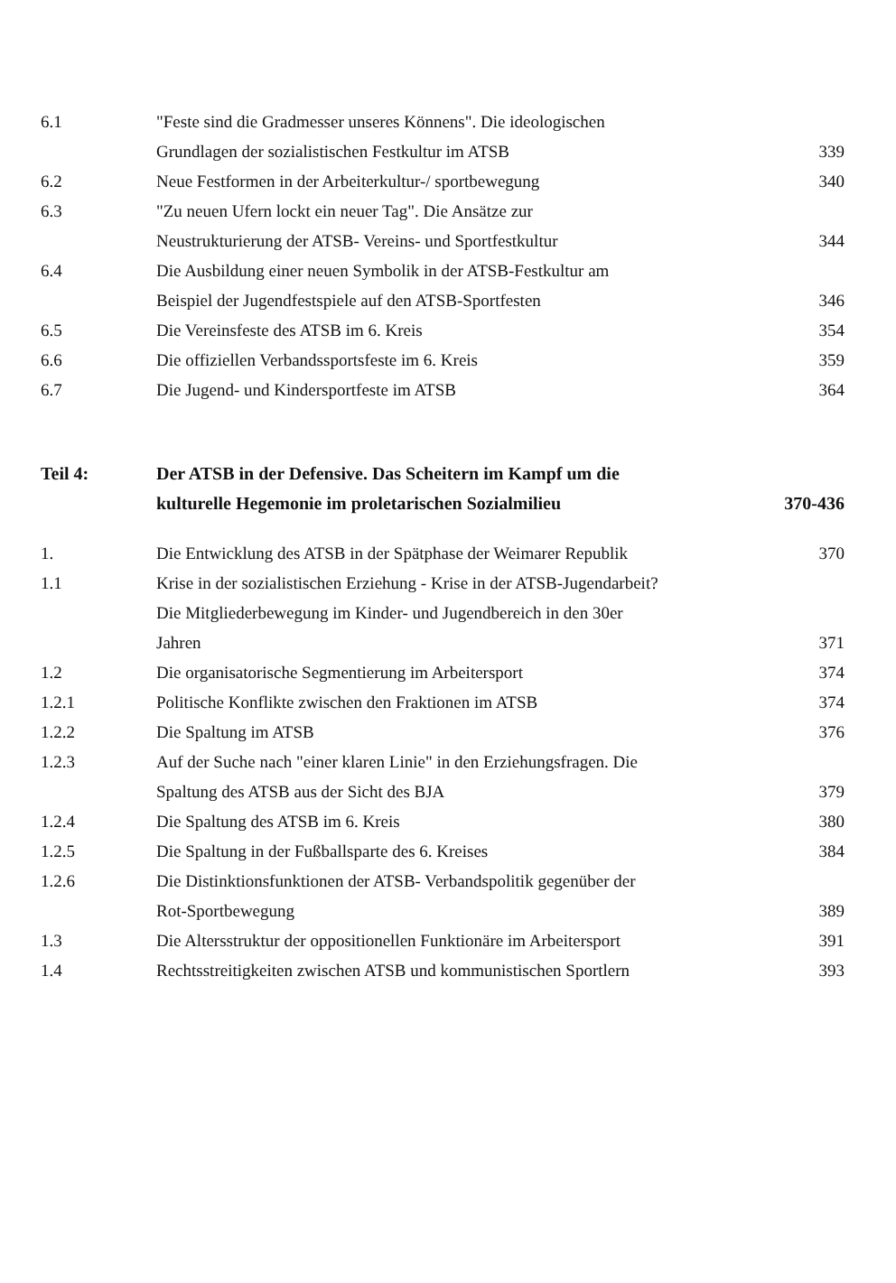6.1 "Feste sind die Gradmesser unseres Könnens". Die ideologischen Grundlagen der sozialistischen Festkultur im ATSB
339
6.2 Neue Festformen in der Arbeiterkultur-/ sportbewegung
340
6.3 "Zu neuen Ufern lockt ein neuer Tag". Die Ansätze zur Neustrukturierung der ATSB- Vereins- und Sportfestkultur
344
6.4 Die Ausbildung einer neuen Symbolik in der ATSB-Festkultur am Beispiel der Jugendfestspiele auf den ATSB-Sportfesten
346
6.5 Die Vereinsfeste des ATSB im 6. Kreis 354
6.6 Die offiziellen Verbandssportsfeste im 6. Kreis 359
6.7 Die Jugend- und Kindersportfeste im ATSB 364
Teil 4: Der ATSB in der Defensive. Das Scheitern im Kampf um die kulturelle Hegemonie im proletarischen Sozialmilieu
370-436
1. Die Entwicklung des ATSB in der Spätphase der Weimarer Republik
370
1.1 Krise in der sozialistischen Erziehung - Krise in der ATSB-Jugendarbeit? Die Mitgliederbewegung im Kinder- und Jugendbereich in den 30er Jahren
371
1.2 Die organisatorische Segmentierung im Arbeitersport
374
1.2.1 Politische Konflikte zwischen den Fraktionen im ATSB
374
1.2.2 Die Spaltung im ATSB 376
1.2.3 Auf der Suche nach "einer klaren Linie" in den Erziehungsfragen. Die Spaltung des ATSB aus der Sicht des BJA
379
1.2.4 Die Spaltung des ATSB im 6. Kreis 380
1.2.5 Die Spaltung in der Fußballsparte des 6. Kreises 384
1.2.6 Die Distinktionsfunktionen der ATSB- Verbandspolitik gegenüber der Rot-Sportbewegung
389
1.3 Die Altersstruktur der oppositionellen Funktionäre im Arbeitersport
391
1.4 Rechtsstreitigkeiten zwischen ATSB und kommunistischen Sportlern
393